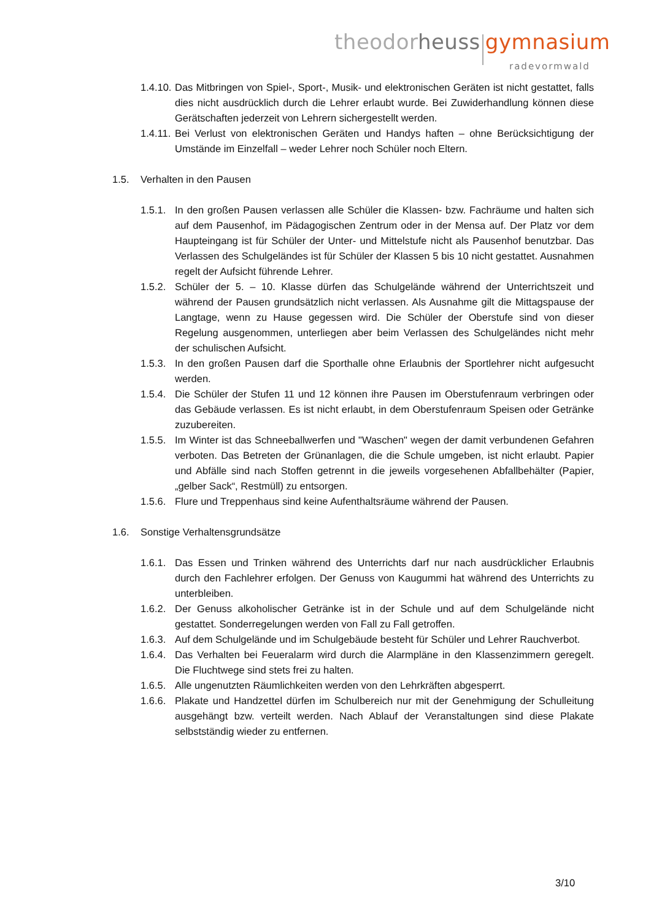theodor heuss gymnasium
radevormwald
1.4.10. Das Mitbringen von Spiel-, Sport-, Musik- und elektronischen Geräten ist nicht gestattet, falls dies nicht ausdrücklich durch die Lehrer erlaubt wurde. Bei Zuwiderhandlung können diese Gerätschaften jederzeit von Lehrern sichergestellt werden.
1.4.11. Bei Verlust von elektronischen Geräten und Handys haften – ohne Berücksichtigung der Umstände im Einzelfall – weder Lehrer noch Schüler noch Eltern.
1.5. Verhalten in den Pausen
1.5.1. In den großen Pausen verlassen alle Schüler die Klassen- bzw. Fachräume und halten sich auf dem Pausenhof, im Pädagogischen Zentrum oder in der Mensa auf. Der Platz vor dem Haupteingang ist für Schüler der Unter- und Mittelstufe nicht als Pausenhof benutzbar. Das Verlassen des Schulgeländes ist für Schüler der Klassen 5 bis 10 nicht gestattet. Ausnahmen regelt der Aufsicht führende Lehrer.
1.5.2. Schüler der 5. – 10. Klasse dürfen das Schulgelände während der Unterrichtszeit und während der Pausen grundsätzlich nicht verlassen. Als Ausnahme gilt die Mittagspause der Langtage, wenn zu Hause gegessen wird. Die Schüler der Oberstufe sind von dieser Regelung ausgenommen, unterliegen aber beim Verlassen des Schulgeländes nicht mehr der schulischen Aufsicht.
1.5.3. In den großen Pausen darf die Sporthalle ohne Erlaubnis der Sportlehrer nicht aufgesucht werden.
1.5.4. Die Schüler der Stufen 11 und 12 können ihre Pausen im Oberstufenraum verbringen oder das Gebäude verlassen. Es ist nicht erlaubt, in dem Oberstufenraum Speisen oder Getränke zuzubereiten.
1.5.5. Im Winter ist das Schneeballwerfen und "Waschen" wegen der damit verbundenen Gefahren verboten. Das Betreten der Grünanlagen, die die Schule umgeben, ist nicht erlaubt. Papier und Abfälle sind nach Stoffen getrennt in die jeweils vorgesehenen Abfallbehälter (Papier, „gelber Sack“, Restmüll) zu entsorgen.
1.5.6. Flure und Treppenhaus sind keine Aufenthaltsräume während der Pausen.
1.6. Sonstige Verhaltensgrundsätze
1.6.1. Das Essen und Trinken während des Unterrichts darf nur nach ausdrücklicher Erlaubnis durch den Fachlehrer erfolgen. Der Genuss von Kaugummi hat während des Unterrichts zu unterbleiben.
1.6.2. Der Genuss alkoholischer Getränke ist in der Schule und auf dem Schulgelände nicht gestattet. Sonderregelungen werden von Fall zu Fall getroffen.
1.6.3. Auf dem Schulgelände und im Schulgebäude besteht für Schüler und Lehrer Rauchverbot.
1.6.4. Das Verhalten bei Feueralarm wird durch die Alarmpläne in den Klassenzimmern geregelt. Die Fluchtwege sind stets frei zu halten.
1.6.5. Alle ungenutzten Räumlichkeiten werden von den Lehrkräften abgesperrt.
1.6.6. Plakate und Handzettel dürfen im Schulbereich nur mit der Genehmigung der Schulleitung ausgehängt bzw. verteilt werden. Nach Ablauf der Veranstaltungen sind diese Plakate selbstständig wieder zu entfernen.
3/10